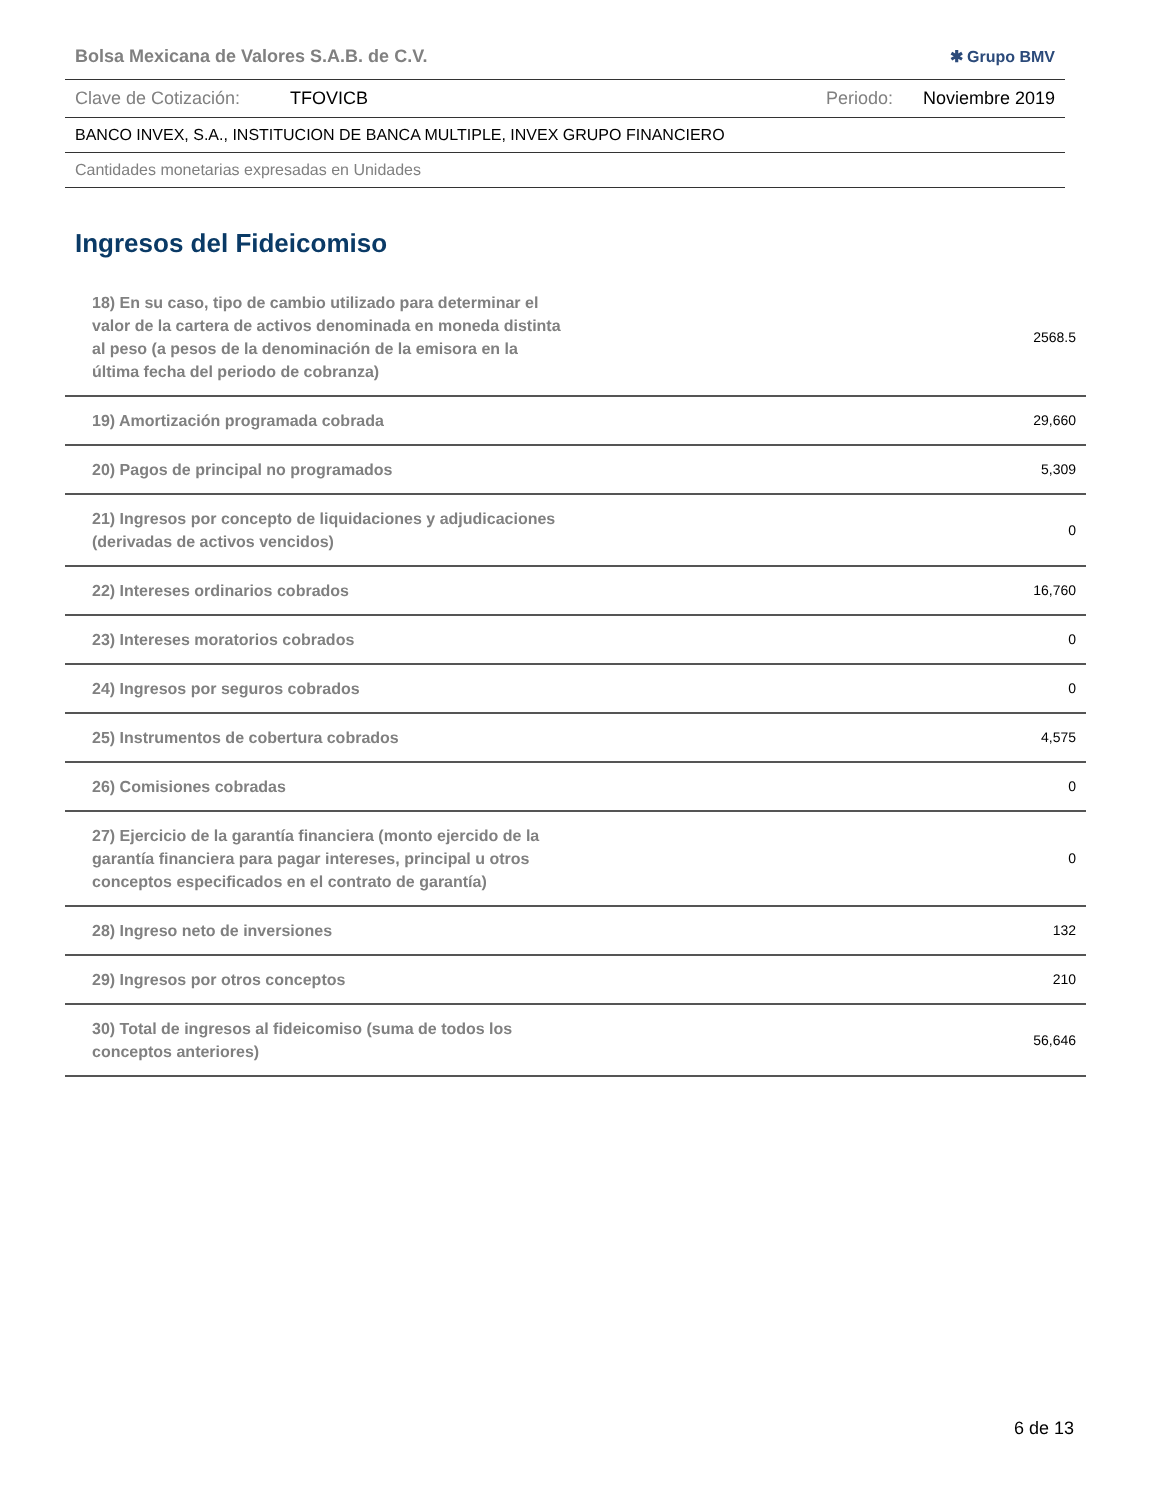Bolsa Mexicana de Valores S.A.B. de C.V. ✱ Grupo BMV
Clave de Cotización: TFOVICB Periodo: Noviembre 2019
BANCO INVEX, S.A., INSTITUCION DE BANCA MULTIPLE, INVEX GRUPO FINANCIERO
Cantidades monetarias expresadas en Unidades
Ingresos del Fideicomiso
| 18) En su caso, tipo de cambio utilizado para determinar el valor de la cartera de activos denominada en moneda distinta al peso (a pesos de la denominación de la emisora en la última fecha del periodo de cobranza) | 2568.5 |
| 19) Amortización programada cobrada | 29,660 |
| 20) Pagos de principal no programados | 5,309 |
| 21) Ingresos por concepto de liquidaciones y adjudicaciones (derivadas de activos vencidos) | 0 |
| 22) Intereses ordinarios cobrados | 16,760 |
| 23) Intereses moratorios cobrados | 0 |
| 24) Ingresos por seguros cobrados | 0 |
| 25) Instrumentos de cobertura cobrados | 4,575 |
| 26) Comisiones cobradas | 0 |
| 27) Ejercicio de la garantía financiera (monto ejercido de la garantía financiera para pagar intereses, principal u otros conceptos especificados en el contrato de garantía) | 0 |
| 28) Ingreso neto de inversiones | 132 |
| 29) Ingresos por otros conceptos | 210 |
| 30) Total de ingresos al fideicomiso (suma de todos los conceptos anteriores) | 56,646 |
6 de 13